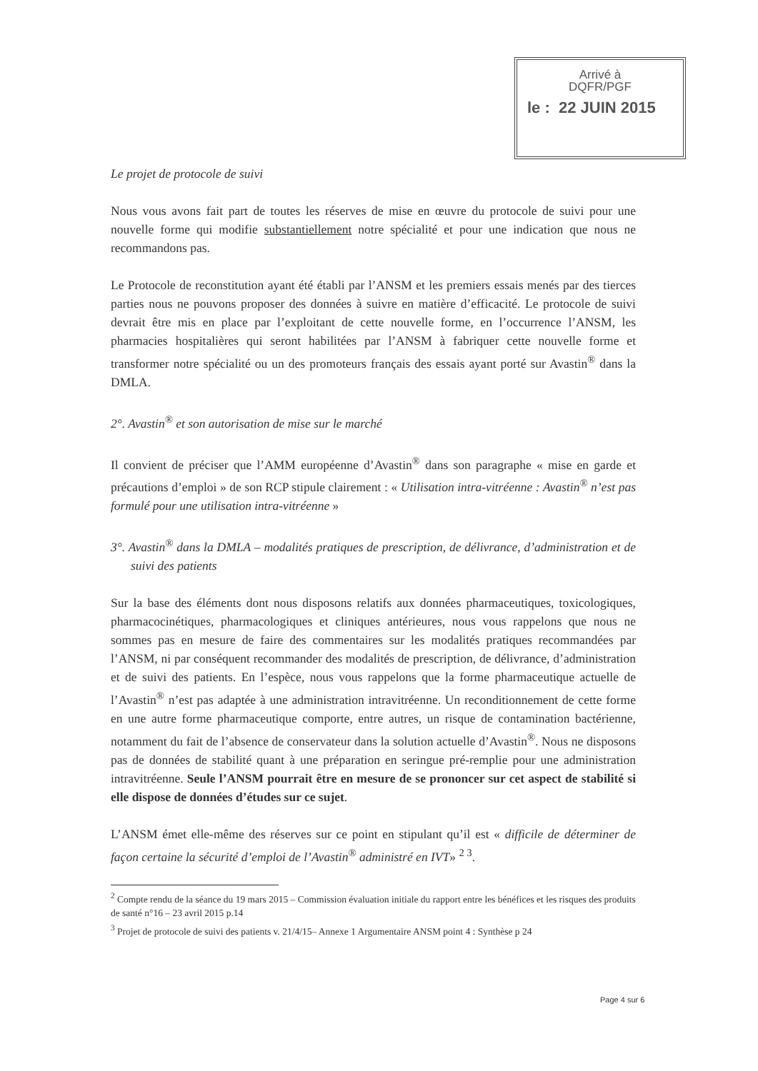Arrivé à
DQFR/PGF
le : 22 JUIN 2015
Le projet de protocole de suivi
Nous vous avons fait part de toutes les réserves de mise en œuvre du protocole de suivi pour une nouvelle forme qui modifie substantiellement notre spécialité et pour une indication que nous ne recommandons pas.
Le Protocole de reconstitution ayant été établi par l’ANSM et les premiers essais menés par des tierces parties nous ne pouvons proposer des données à suivre en matière d’efficacité. Le protocole de suivi devrait être mis en place par l’exploitant de cette nouvelle forme, en l’occurrence l’ANSM, les pharmacies hospitalières qui seront habilitées par l’ANSM à fabriquer cette nouvelle forme et transformer notre spécialité ou un des promoteurs français des essais ayant porté sur Avastin<sup>®</sup> dans la DMLA.
2°. Avastin<sup>®</sup> et son autorisation de mise sur le marché
Il convient de préciser que l’AMM européenne d’Avastin<sup>®</sup> dans son paragraphe « mise en garde et précautions d’emploi » de son RCP stipule clairement : « Utilisation intra-vitréenne : Avastin<sup>®</sup> n’est pas formulé pour une utilisation intra-vitréenne »
3°. Avastin<sup>®</sup> dans la DMLA – modalités pratiques de prescription, de délivrance, d’administration et de suivi des patients
Sur la base des éléments dont nous disposons relatifs aux données pharmaceutiques, toxicologiques, pharmacocinétiques, pharmacologiques et cliniques antérieures, nous vous rappelons que nous ne sommes pas en mesure de faire des commentaires sur les modalités pratiques recommandées par l’ANSM, ni par conséquent recommander des modalités de prescription, de délivrance, d’administration et de suivi des patients. En l’espèce, nous vous rappelons que la forme pharmaceutique actuelle de l’Avastin<sup>®</sup> n’est pas adaptée à une administration intravitréenne. Un reconditionnement de cette forme en une autre forme pharmaceutique comporte, entre autres, un risque de contamination bactérienne, notamment du fait de l’absence de conservateur dans la solution actuelle d’Avastin<sup>®</sup>. Nous ne disposons pas de données de stabilité quant à une préparation en seringue pré-remplie pour une administration intravitréenne. Seule l’ANSM pourrait être en mesure de se prononcer sur cet aspect de stabilité si elle dispose de données d’études sur ce sujet.
L’ANSM émet elle-même des réserves sur ce point en stipulant qu’il est « difficile de déterminer de façon certaine la sécurité d’emploi de l’Avastin<sup>®</sup> administré en IVT» <sup>2 3</sup>.
<sup>2</sup> Compte rendu de la séance du 19 mars 2015 – Commission évaluation initiale du rapport entre les bénéfices et les risques des produits de santé n°16 – 23 avril 2015 p.14
<sup>3</sup> Projet de protocole de suivi des patients v. 21/4/15– Annexe 1 Argumentaire ANSM point 4 : Synthèse p 24
Page 4 sur 6